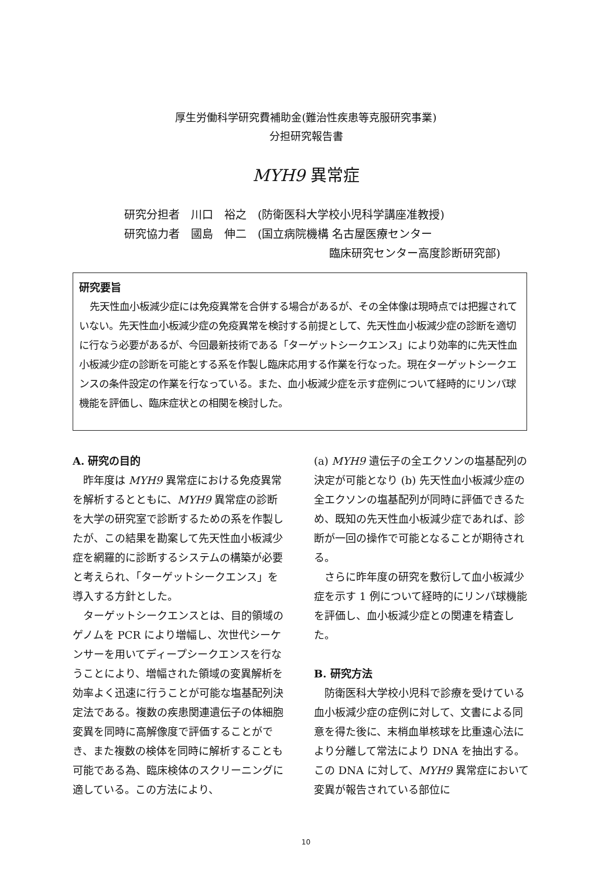厚生労働科学研究費補助金(難治性疾患等克服研究事業)
分担研究報告書
MYH9 異常症
研究分担者　川口　裕之　(防衛医科大学校小児科学講座准教授)
研究協力者　國島　伸二　(国立病院機構 名古屋医療センター
臨床研究センター高度診断研究部)
研究要旨
先天性血小板減少症には免疫異常を合併する場合があるが、その全体像は現時点では把握されていない。先天性血小板減少症の免疫異常を検討する前提として、先天性血小板減少症の診断を適切に行なう必要があるが、今回最新技術である「ターゲットシークエンス」により効率的に先天性血小板減少症の診断を可能とする系を作製し臨床応用する作業を行なった。現在ターゲットシークエンスの条件設定の作業を行なっている。また、血小板減少症を示す症例について経時的にリンパ球機能を評価し、臨床症状との相関を検討した。
A. 研究の目的
昨年度は MYH9 異常症における免疫異常を解析するとともに、MYH9 異常症の診断を大学の研究室で診断するための系を作製したが、この結果を勘案して先天性血小板減少症を網羅的に診断するシステムの構築が必要と考えられ、「ターゲットシークエンス」を導入する方針とした。
ターゲットシークエンスとは、目的領域のゲノムを PCR により増幅し、次世代シーケンサーを用いてディープシークエンスを行なうことにより、増幅された領域の変異解析を効率よく迅速に行うことが可能な塩基配列決定法である。複数の疾患関連遺伝子の体細胞変異を同時に高解像度で評価することができ、また複数の検体を同時に解析することも可能である為、臨床検体のスクリーニングに適している。この方法により、
(a) MYH9 遺伝子の全エクソンの塩基配列の決定が可能となり (b) 先天性血小板減少症の全エクソンの塩基配列が同時に評価できるため、既知の先天性血小板減少症であれば、診断が一回の操作で可能となることが期待される。
さらに昨年度の研究を敷衍して血小板減少症を示す 1 例について経時的にリンパ球機能を評価し、血小板減少症との関連を精査した。
B. 研究方法
防衛医科大学校小児科で診療を受けている血小板減少症の症例に対して、文書による同意を得た後に、末梢血単核球を比重遠心法により分離して常法により DNA を抽出する。この DNA に対して、MYH9 異常症において変異が報告されている部位に
10